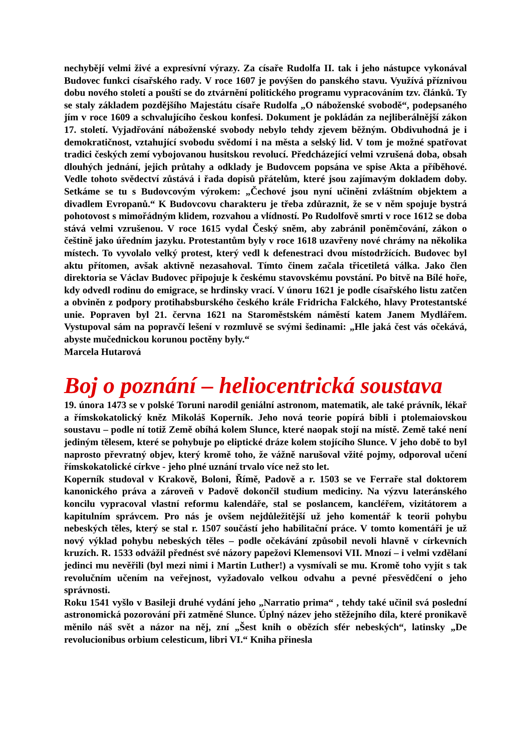nechybějí velmi živé a expresívní výrazy. Za císaře Rudolfa II. tak i jeho nástupce vykonával Budovec funkci císařského rady. V roce 1607 je povýšen do panského stavu. Využívá příznivou dobu nového století a pouští se do ztvárnění politického programu vypracováním tzv. článků. Ty se staly základem pozdějšího Majestátu císaře Rudolfa „O náboženské svobodě“, podepsaného jím v roce 1609 a schvalujícího českou konfesi. Dokument je pokládán za nejliberálnější zákon 17. století. Vyjadřování náboženské svobody nebylo tehdy zjevem běžným. Obdivuhodná je i demokratičnost, vztahující svobodu svědomí i na města a selský lid. V tom je možné spatřovat tradici českých zemí vybojovanou husitskou revolucí. Předcházející velmi vzrušená doba, obsah dlouhých jednání, jejich průtahy a odklady je Budovcem popsána ve spise Akta a příběhové. Vedle tohoto svědectví zůstává i řada dopisů přátelům, které jsou zajímavým dokladem doby. Setkáme se tu s Budovcovým výrokem: „Čechové jsou nyní učiněni zvláštním objektem a divadlem Evropanů.“ K Budovcovu charakteru je třeba zdůraznit, že se v něm spojuje bystrá pohotovost s mimořádným klidem, rozvahou a vlídností. Po Rudolfově smrti v roce 1612 se doba stává velmi vzrušenou. V roce 1615 vydal Český sněm, aby zabránil poněmčování, zákon o češtině jako úředním jazyku. Protestantům byly v roce 1618 uzavřeny nové chrámy na několika místech. To vyvolalo velký protest, který vedl k defenestraci dvou místodržících. Budovec byl aktu přítomen, avšak aktivně nezasahoval. Tímto činem začala třicetiletá válka. Jako člen direktoria se Václav Budovec připojuje k českému stavovskému povstání. Po bitvě na Bílé hoře, kdy odvedl rodinu do emigrace, se hrdinsky vrací. V únoru 1621 je podle císařského listu zatčen a obviněn z podpory protihabsburského českého krále Fridricha Falckého, hlavy Protestantské unie. Popraven byl 21. června 1621 na Staroměstském náměstí katem Janem Mydlářem. Vystupoval sám na popravčí lešení v rozmluvě se svými šedinami: „Hle jaká čest vás očekává, abyste mučednickou korunou poctěny byly.“
Marcela Hutarová
Boj o poznání – heliocentrická soustava
19. února 1473 se v polské Toruni narodil geniální astronom, matematik, ale také právník, lékař a římskokatolický kněz Mikoláš Koperník. Jeho nová teorie popírá bibli i ptolemaiovskou soustavu – podle ní totiž Země obíhá kolem Slunce, které naopak stojí na místě. Země také není jediným tělesem, které se pohybuje po eliptické dráze kolem stojícího Slunce. V jeho době to byl naprosto převratný objev, který kromě toho, že vážně narušoval vžité pojmy, odporoval učení římskokatolické církve - jeho plné uznání trvalo více než sto let.
Koperník studoval v Krakově, Boloni, Římě, Padově a r. 1503 se ve Ferraře stal doktorem kanonického práva a zároveň v Padově dokončil studium mediciny. Na výzvu lateránského koncilu vypracoval vlastní reformu kalendáře, stal se poslancem, kancléřem, vizitátorem a kapitulním správcem. Pro nás je ovšem nejdůležitější už jeho komentář k teorii pohybu nebeských těles, který se stal r. 1507 součástí jeho habilitační práce. V tomto komentáři je už nový výklad pohybu nebeských těles – podle očekávání způsobil nevoli hlavně v církevních kruzích. R. 1533 odvážil přednést své názory papežovi Klemensovi VII. Mnozí – i velmi vzdělaní jedinci mu nevěřili (byl mezi nimi i Martin Luther!) a vysmívali se mu. Kromě toho vyjít s tak revolučním učením na veřejnost, vyžadovalo velkou odvahu a pevné přesvědčení o jeho správnosti.
Roku 1541 vyšlo v Basileji druhé vydání jeho „Narratio prima“ , tehdy také učinil svá poslední astronomická pozorování při zatměné Slunce. Úplný název jeho stěžejního díla, které pronikavě měnilo náš svět a názor na něj, zní „Šest knih o obězích sfér nebeských“, latinsky „De revolucionibus orbium celesticum, libri VI.“ Kniha přinesla